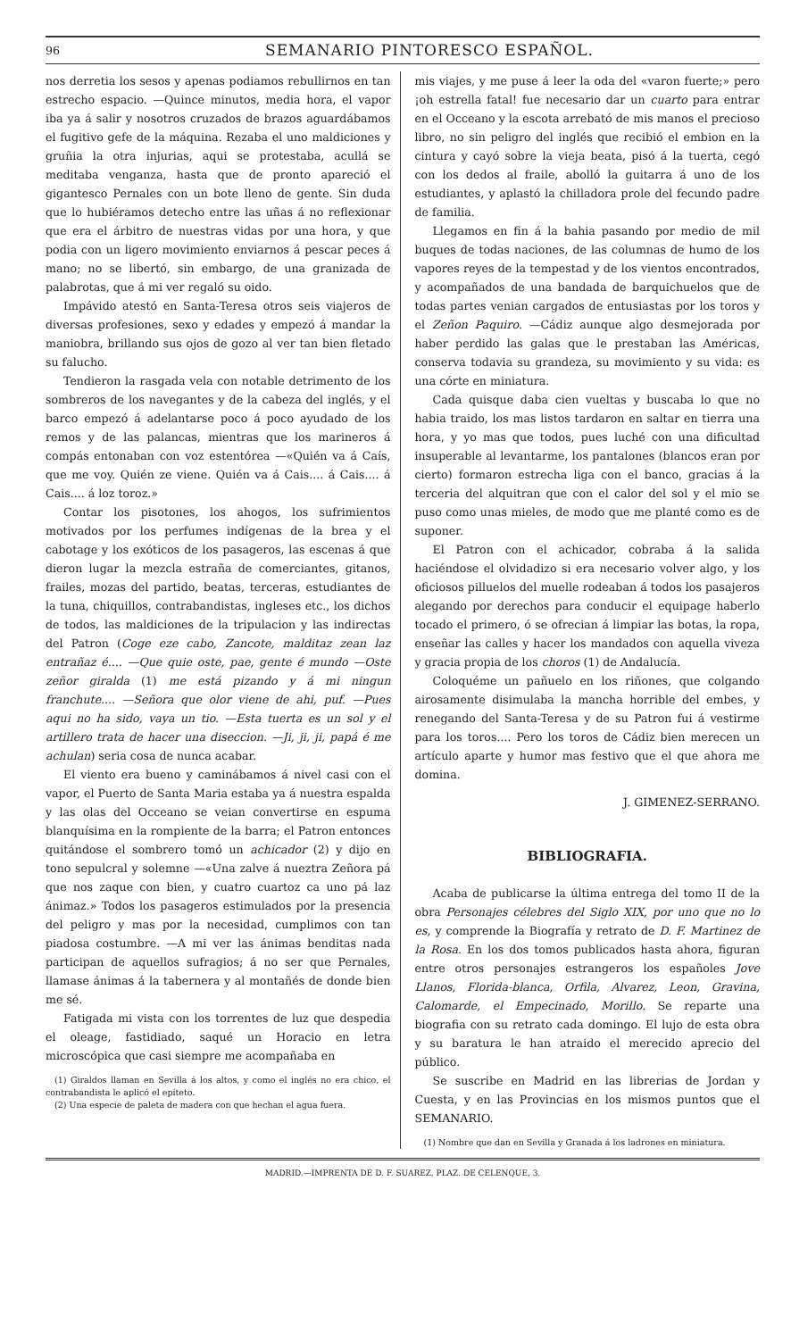96 SEMANARIO PINTORESCO ESPAÑOL.
nos derretia los sesos y apenas podiamos rebullirnos en tan estrecho espacio. —Quince minutos, media hora, el vapor iba ya á salir y nosotros cruzados de brazos aguardábamos el fugitivo gefe de la máquina. Rezaba el uno maldiciones y gruñia la otra injurias, aqui se protestaba, acullá se meditaba venganza, hasta que de pronto apareció el gigantesco Pernales con un bote lleno de gente. Sin duda que lo hubiéramos detecho entre las uñas á no reflexionar que era el árbitro de nuestras vidas por una hora, y que podia con un ligero movimiento enviarnos á pescar peces á mano; no se libertó, sin embargo, de una granizada de palabrotas, que á mi ver regaló su oido.
Impávido atestó en Santa-Teresa otros seis viajeros de diversas profesiones, sexo y edades y empezó á mandar la maniobra, brillando sus ojos de gozo al ver tan bien fletado su falucho.
Tendieron la rasgada vela con notable detrimento de los sombreros de los navegantes y de la cabeza del inglés, y el barco empezó á adelantarse poco á poco ayudado de los remos y de las palancas, mientras que los marineros á compás entonaban con voz estentórea —«Quién va á Caís, que me voy. Quién ze viene. Quién va á Cais.... á Cais.... á Cais.... á loz toroz.»
Contar los pisotones, los ahogos, los sufrimientos motivados por los perfumes indígenas de la brea y el cabotage y los exóticos de los pasageros, las escenas á que dieron lugar la mezcla estraña de comerciantes, gitanos, frailes, mozas del partido, beatas, terceras, estudiantes de la tuna, chiquillos, contrabandistas, ingleses etc., los dichos de todos, las maldiciones de la tripulacion y las indirectas del Patron (Coge eze cabo, Zancote, malditaz zean laz entrañaz é.... —Que quie oste, pae, gente é mundo —Oste zeñor giralda (1) me está pizando y á mi ningun franchute.... —Señora que olor viene de ahi, puf. —Pues aqui no ha sido, vaya un tio. —Esta tuerta es un sol y el artillero trata de hacer una diseccion. —Ji, ji, ji, papá é me achulan) seria cosa de nunca acabar.
El viento era bueno y caminábamos á nivel casi con el vapor, el Puerto de Santa Maria estaba ya á nuestra espalda y las olas del Occeano se veian convertirse en espuma blanquísima en la rompiente de la barra; el Patron entonces quitándose el sombrero tomó un achicador (2) y dijo en tono sepulcral y solemne —«Una zalve á nueztra Zeñora pá que nos zaque con bien, y cuatro cuartoz ca uno pá laz ánimaz.» Todos los pasageros estimulados por la presencia del peligro y mas por la necesidad, cumplimos con tan piadosa costumbre. —A mi ver las ánimas benditas nada participan de aquellos sufragios; á no ser que Pernales, llamase ánimas á la tabernera y al montañés de donde bien me sé.
Fatigada mi vista con los torrentes de luz que despedia el oleage, fastidiado, saqué un Horacio en letra microscópica que casi siempre me acompañaba en
(1) Giraldos llaman en Sevilla á los altos, y como el inglés no era chico, el contrabandista le aplicó el epíteto.
(2) Una especie de paleta de madera con que hechan el agua fuera.
mis viajes, y me puse á leer la oda del «varon fuerte;» pero ¡oh estrella fatal! fue necesario dar un cuarto para entrar en el Occeano y la escota arrebató de mis manos el precioso libro, no sin peligro del inglés que recibió el embion en la cintura y cayó sobre la vieja beata, pisó á la tuerta, cegó con los dedos al fraile, abolló la guitarra á uno de los estudiantes, y aplastó la chilladora prole del fecundo padre de familia.
Llegamos en fin á la bahia pasando por medio de mil buques de todas naciones, de las columnas de humo de los vapores reyes de la tempestad y de los vientos encontrados, y acompañados de una bandada de barquichuelos que de todas partes venian cargados de entusiastas por los toros y el Zeñon Paquiro. —Cádiz aunque algo desmejorada por haber perdido las galas que le prestaban las Américas, conserva todavia su grandeza, su movimiento y su vida: es una córte en miniatura.
Cada quisque daba cien vueltas y buscaba lo que no habia traido, los mas listos tardaron en saltar en tierra una hora, y yo mas que todos, pues luché con una dificultad insuperable al levantarme, los pantalones (blancos eran por cierto) formaron estrecha liga con el banco, gracias á la terceria del alquitran que con el calor del sol y el mio se puso como unas mieles, de modo que me planté como es de suponer.
El Patron con el achicador, cobraba á la salida haciéndose el olvidadizo si era necesario volver algo, y los oficiosos pilluelos del muelle rodeaban á todos los pasajeros alegando por derechos para conducir el equipage haberlo tocado el primero, ó se ofrecian á limpiar las botas, la ropa, enseñar las calles y hacer los mandados con aquella viveza y gracia propia de los choros (1) de Andalucía.
Coloquéme un pañuelo en los riñones, que colgando airosamente disimulaba la mancha horrible del embes, y renegando del Santa-Teresa y de su Patron fui á vestirme para los toros.... Pero los toros de Cádiz bien merecen un artículo aparte y humor mas festivo que el que ahora me domina.
J. GIMENEZ-SERRANO.
BIBLIOGRAFIA.
Acaba de publicarse la última entrega del tomo II de la obra Personajes célebres del Siglo XIX, por uno que no lo es, y comprende la Biografía y retrato de D. F. Martinez de la Rosa. En los dos tomos publicados hasta ahora, figuran entre otros personajes estrangeros los españoles Jove Llanos, Florida-blanca, Orfila, Alvarez, Leon, Gravina, Calomarde, el Empecinado, Morillo. Se reparte una biografia con su retrato cada domingo. El lujo de esta obra y su baratura le han atraido el merecido aprecio del público.
Se suscribe en Madrid en las librerias de Jordan y Cuesta, y en las Provincias en los mismos puntos que el SEMANARIO.
(1) Nombre que dan en Sevilla y Granada á los ladrones en miniatura.
MADRID.—IMPRENTA DE D. F. SUAREZ, PLAZ. DE CELENQUE, 3.